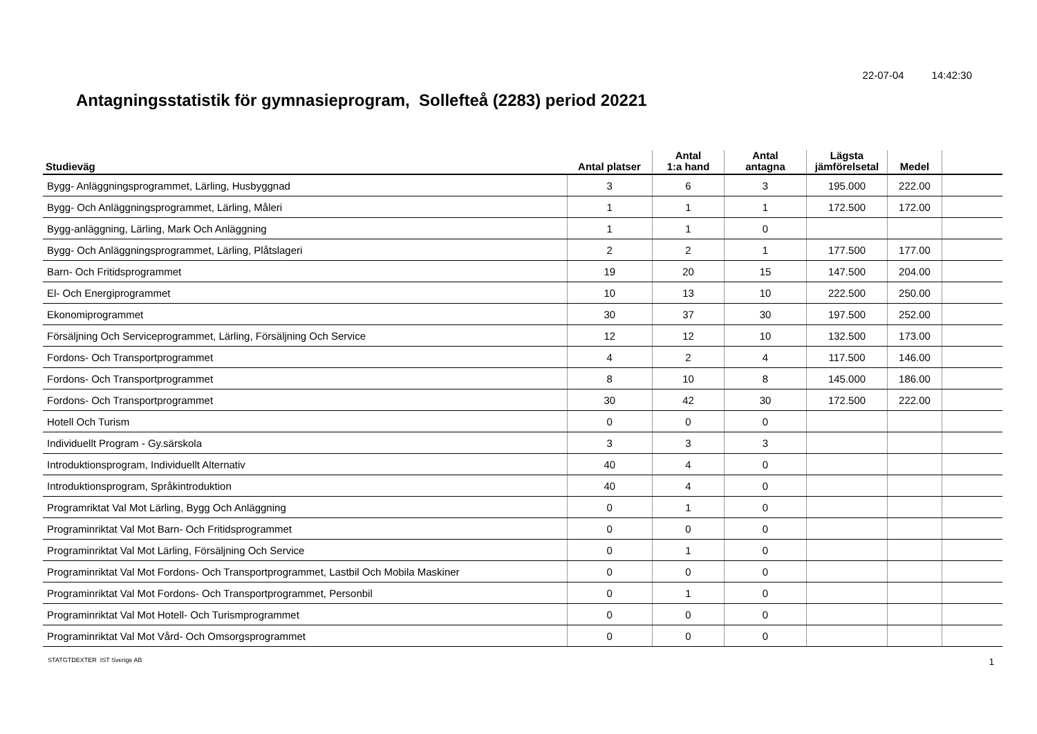22-07-04 14:42:30
Antagningsstatistik för gymnasieprogram, Sollefteå (2283) period 20221
| Studieväg | Antal platser | Antal 1:a hand | Antal antagna | Lägsta jämförelsetal | Medel | |
| --- | --- | --- | --- | --- | --- | --- |
| Bygg- Anläggningsprogrammet, Lärling, Husbyggnad | 3 | 6 | 3 | 195.000 | 222.00 | |
| Bygg- Och Anläggningsprogrammet, Lärling, Måleri | 1 | 1 | 1 | 172.500 | 172.00 | |
| Bygg-anläggning, Lärling, Mark Och Anläggning | 1 | 1 | 0 | | | |
| Bygg- Och Anläggningsprogrammet, Lärling, Plåtslageri | 2 | 2 | 1 | 177.500 | 177.00 | |
| Barn- Och Fritidsprogrammet | 19 | 20 | 15 | 147.500 | 204.00 | |
| El- Och Energiprogrammet | 10 | 13 | 10 | 222.500 | 250.00 | |
| Ekonomiprogrammet | 30 | 37 | 30 | 197.500 | 252.00 | |
| Försäljning Och Serviceprogrammet, Lärling, Försäljning Och Service | 12 | 12 | 10 | 132.500 | 173.00 | |
| Fordons- Och Transportprogrammet | 4 | 2 | 4 | 117.500 | 146.00 | |
| Fordons- Och Transportprogrammet | 8 | 10 | 8 | 145.000 | 186.00 | |
| Fordons- Och Transportprogrammet | 30 | 42 | 30 | 172.500 | 222.00 | |
| Hotell Och Turism | 0 | 0 | 0 | | | |
| Individuellt Program - Gy.särskola | 3 | 3 | 3 | | | |
| Introduktionsprogram, Individuellt Alternativ | 40 | 4 | 0 | | | |
| Introduktionsprogram, Språkintroduktion | 40 | 4 | 0 | | | |
| Programriktat Val Mot Lärling, Bygg Och Anläggning | 0 | 1 | 0 | | | |
| Programinriktat Val Mot Barn- Och Fritidsprogrammet | 0 | 0 | 0 | | | |
| Programinriktat Val Mot Lärling, Försäljning Och Service | 0 | 1 | 0 | | | |
| Programinriktat Val Mot Fordons- Och Transportprogrammet, Lastbil Och Mobila Maskiner | 0 | 0 | 0 | | | |
| Programinriktat Val Mot Fordons- Och Transportprogrammet, Personbil | 0 | 1 | 0 | | | |
| Programinriktat Val Mot Hotell- Och Turismprogrammet | 0 | 0 | 0 | | | |
| Programinriktat Val Mot Vård- Och Omsorgsprogrammet | 0 | 0 | 0 | | | |
STATGTDEXTER IST Sverige AB 1